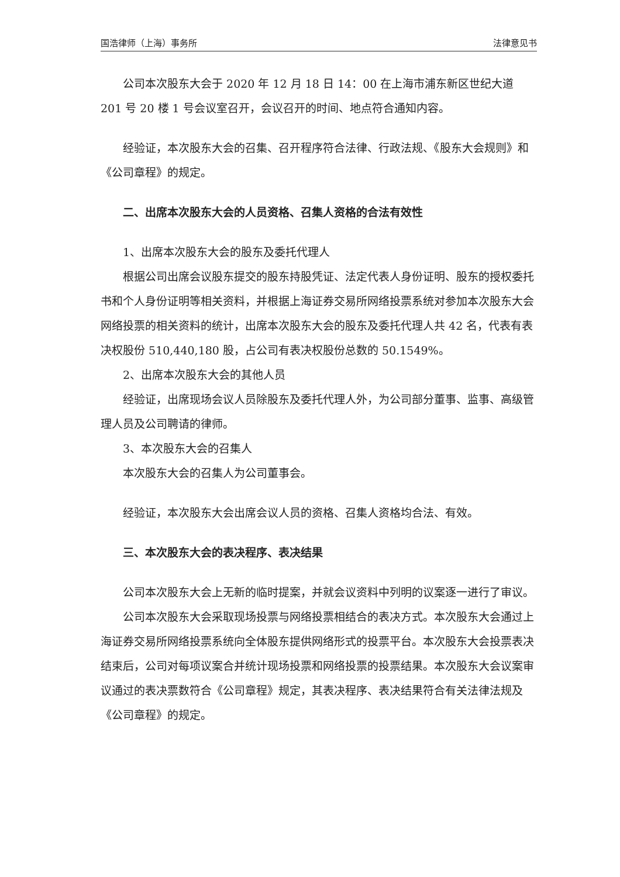国浩律师（上海）事务所 法律意见书
公司本次股东大会于 2020 年 12 月 18 日 14：00 在上海市浦东新区世纪大道 201 号 20 楼 1 号会议室召开，会议召开的时间、地点符合通知内容。
经验证，本次股东大会的召集、召开程序符合法律、行政法规、《股东大会规则》和《公司章程》的规定。
二、出席本次股东大会的人员资格、召集人资格的合法有效性
1、出席本次股东大会的股东及委托代理人
根据公司出席会议股东提交的股东持股凭证、法定代表人身份证明、股东的授权委托书和个人身份证明等相关资料，并根据上海证券交易所网络投票系统对参加本次股东大会网络投票的相关资料的统计，出席本次股东大会的股东及委托代理人共 42 名，代表有表决权股份 510,440,180 股，占公司有表决权股份总数的 50.1549%。
2、出席本次股东大会的其他人员
经验证，出席现场会议人员除股东及委托代理人外，为公司部分董事、监事、高级管理人员及公司聘请的律师。
3、本次股东大会的召集人
本次股东大会的召集人为公司董事会。
经验证，本次股东大会出席会议人员的资格、召集人资格均合法、有效。
三、本次股东大会的表决程序、表决结果
公司本次股东大会上无新的临时提案，并就会议资料中列明的议案逐一进行了审议。
公司本次股东大会采取现场投票与网络投票相结合的表决方式。本次股东大会通过上海证券交易所网络投票系统向全体股东提供网络形式的投票平台。本次股东大会投票表决结束后，公司对每项议案合并统计现场投票和网络投票的投票结果。本次股东大会议案审议通过的表决票数符合《公司章程》规定，其表决程序、表决结果符合有关法律法规及《公司章程》的规定。